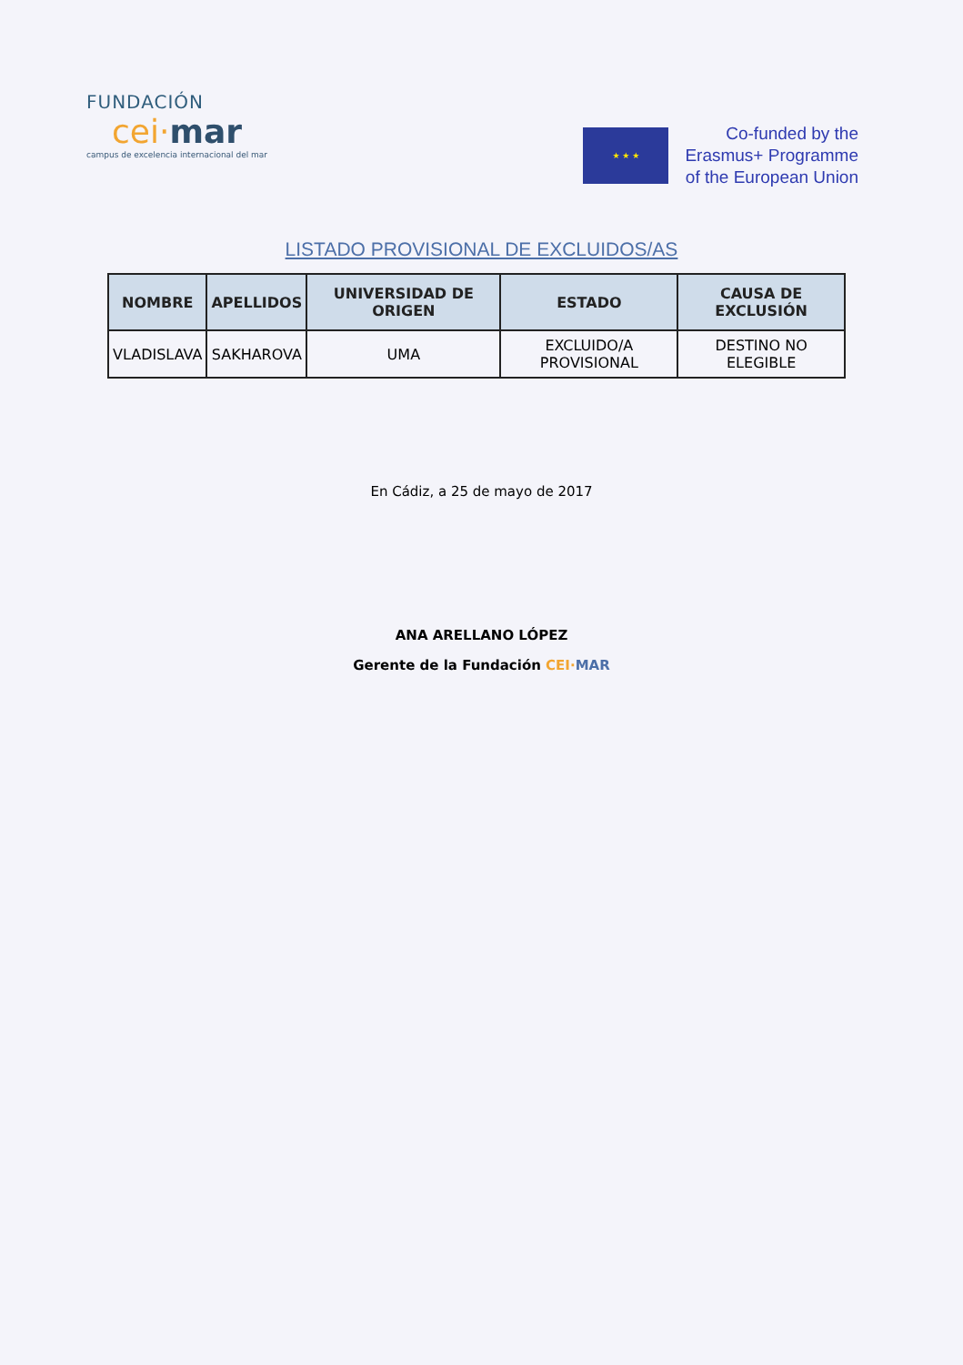FUNDACIÓN
cei·mar
campus de excelencia internacional del mar
★ ★ ★
Co-funded by the
Erasmus+ Programme
of the European Union
LISTADO PROVISIONAL DE EXCLUIDOS/AS
| NOMBRE | APELLIDOS | UNIVERSIDAD DE ORIGEN | ESTADO | CAUSA DE EXCLUSIÓN |
| --- | --- | --- | --- | --- |
| VLADISLAVA | SAKHAROVA | UMA | EXCLUIDO/A PROVISIONAL | DESTINO NO ELEGIBLE |
En Cádiz, a 25 de mayo de 2017
ANA ARELLANO LÓPEZ
Gerente de la Fundación CEI·MAR